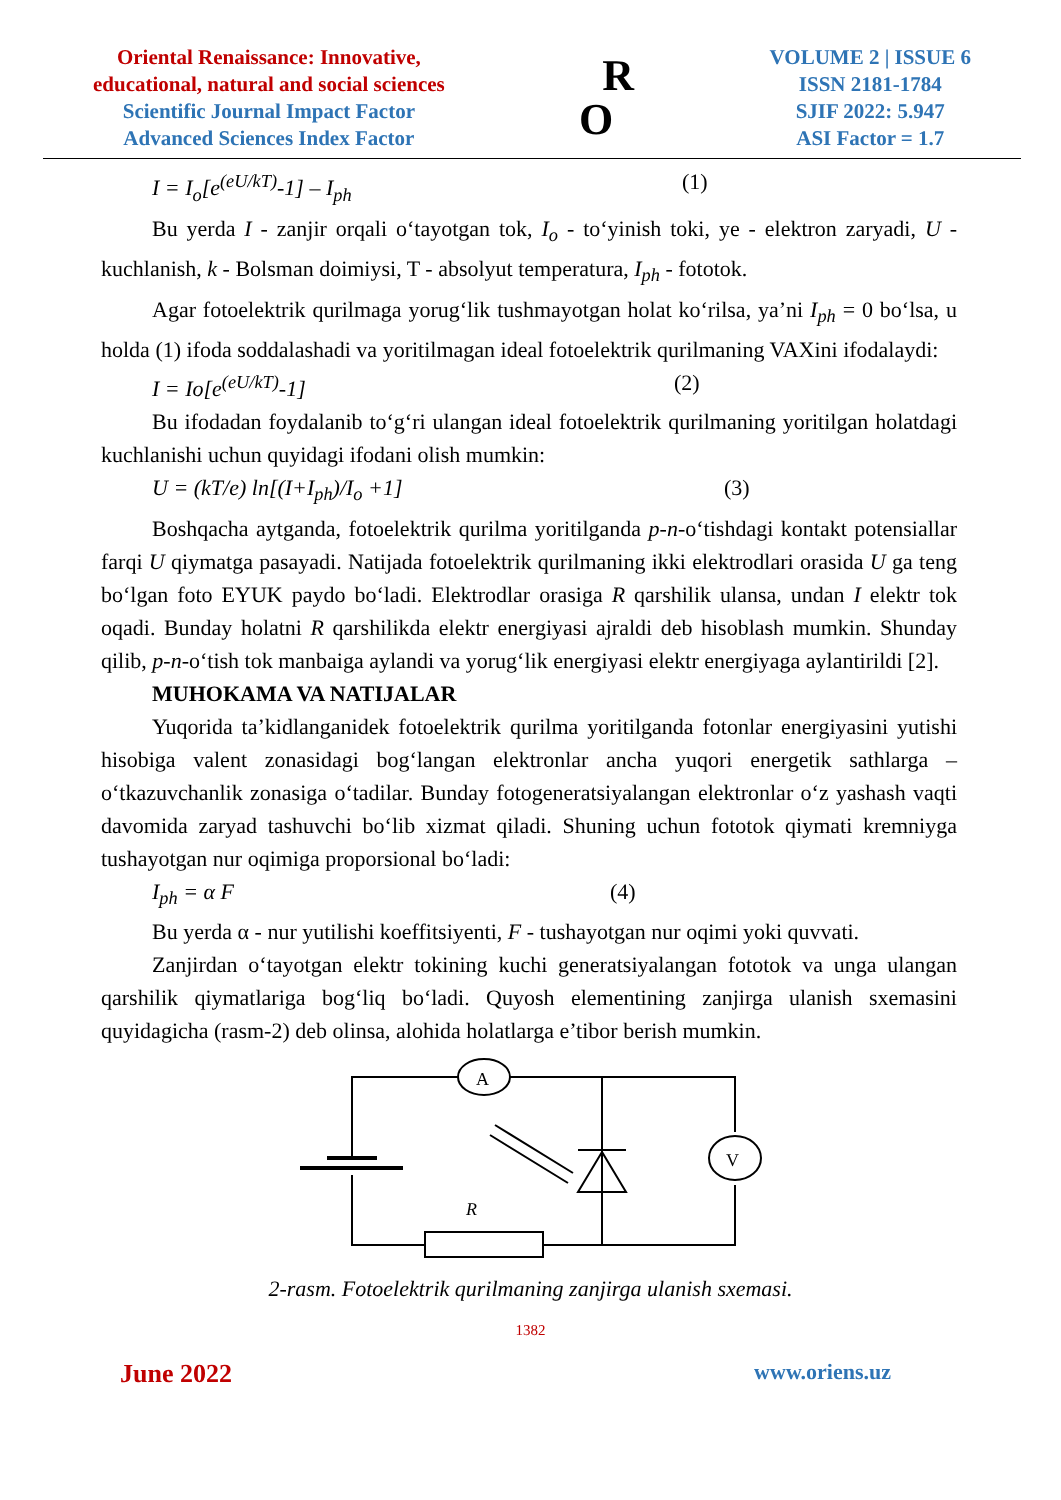Oriental Renaissance: Innovative,
educational, natural and social sciences
Scientific Journal Impact Factor
Advanced Sciences Index Factor
R
O
VOLUME 2 | ISSUE 6
ISSN 2181-1784
SJIF 2022: 5.947
ASI Factor = 1.7
I = I<sub>o</sub>[e<sup>(eU/kT)</sup>-1] – I<sub>ph</sub> (1)
Bu yerda I - zanjir orqali o‘tayotgan tok, I<sub>o</sub> - to‘yinish toki, ye - elektron zaryadi, U - kuchlanish, k - Bolsman doimiysi, T - absolyut temperatura, I<sub>ph</sub> - fototok.
Agar fotoelektrik qurilmaga yorug‘lik tushmayotgan holat ko‘rilsa, ya’ni I<sub>ph</sub> = 0 bo‘lsa, u holda (1) ifoda soddalashadi va yoritilmagan ideal fotoelektrik qurilmaning VAXini ifodalaydi:
I = Io[e<sup>(eU/kT)</sup>-1] (2)
Bu ifodadan foydalanib to‘g‘ri ulangan ideal fotoelektrik qurilmaning yoritilgan holatdagi kuchlanishi uchun quyidagi ifodani olish mumkin:
U = (kT/e) ln[(I+I<sub>ph</sub>)/I<sub>o</sub> +1] (3)
Boshqacha aytganda, fotoelektrik qurilma yoritilganda p-n-o‘tishdagi kontakt potensiallar farqi U qiymatga pasayadi. Natijada fotoelektrik qurilmaning ikki elektrodlari orasida U ga teng bo‘lgan foto EYUK paydo bo‘ladi. Elektrodlar orasiga R qarshilik ulansa, undan I elektr tok oqadi. Bunday holatni R qarshilikda elektr energiyasi ajraldi deb hisoblash mumkin. Shunday qilib, p-n-o‘tish tok manbaiga aylandi va yorug‘lik energiyasi elektr energiyaga aylantirildi [2].
MUHOKAMA VA NATIJALAR
Yuqorida ta’kidlanganidek fotoelektrik qurilma yoritilganda fotonlar energiyasini yutishi hisobiga valent zonasidagi bog‘langan elektronlar ancha yuqori energetik sathlarga – o‘tkazuvchanlik zonasiga o‘tadilar. Bunday fotogeneratsiyalangan elektronlar o‘z yashash vaqti davomida zaryad tashuvchi bo‘lib xizmat qiladi. Shuning uchun fototok qiymati kremniyga tushayotgan nur oqimiga proporsional bo‘ladi:
I<sub>ph</sub> = α F (4)
Bu yerda α - nur yutilishi koeffitsiyenti, F - tushayotgan nur oqimi yoki quvvati.
Zanjirdan o‘tayotgan elektr tokining kuchi generatsiyalangan fototok va unga ulangan qarshilik qiymatlariga bog‘liq bo‘ladi. Quyosh elementining zanjirga ulanish sxemasini quyidagicha (rasm-2) deb olinsa, alohida holatlarga e’tibor berish mumkin.
A
V
R
2-rasm. Fotoelektrik qurilmaning zanjirga ulanish sxemasi.
1382
June 2022 www.oriens.uz